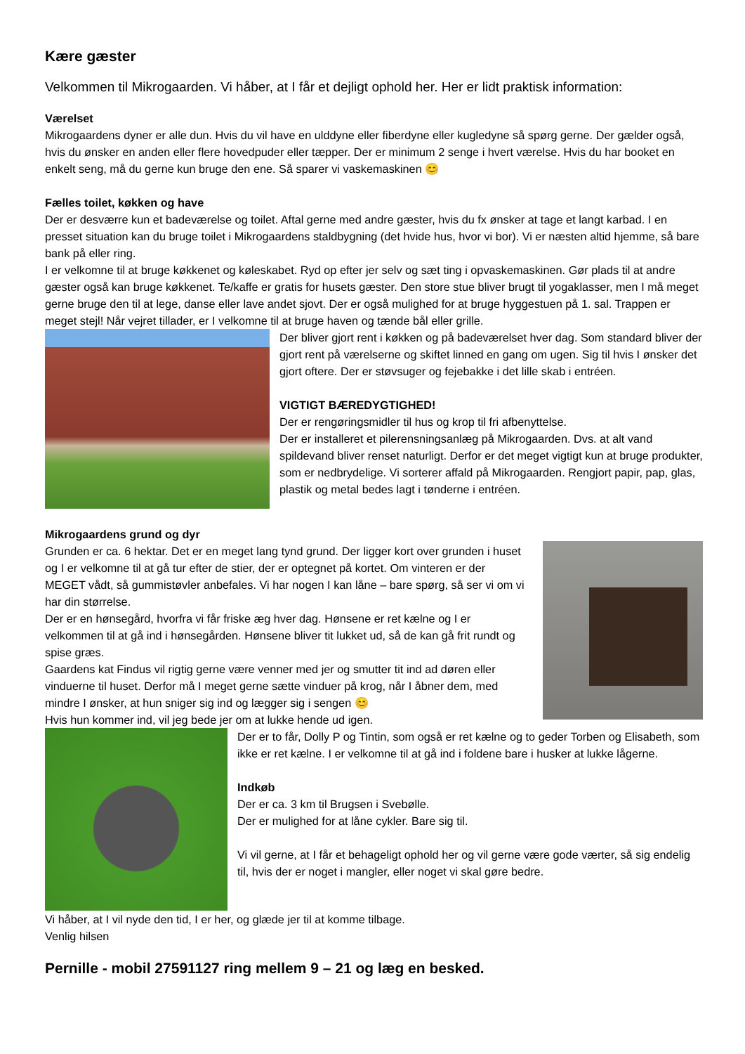Kære gæster
Velkommen til Mikrogaarden. Vi håber, at I får et dejligt ophold her. Her er lidt praktisk information:
Værelset
Mikrogaardens dyner er alle dun. Hvis du vil have en ulddyne eller fiberdyne eller kugledyne så spørg gerne. Der gælder også, hvis du ønsker en anden eller flere hovedpuder eller tæpper. Der er minimum 2 senge i hvert værelse. Hvis du har booket en enkelt seng, må du gerne kun bruge den ene. Så sparer vi vaskemaskinen 😊
Fælles toilet, køkken og have
Der er desværre kun et badeværelse og toilet. Aftal gerne med andre gæster, hvis du fx ønsker at tage et langt karbad. I en presset situation kan du bruge toilet i Mikrogaardens staldbygning (det hvide hus, hvor vi bor). Vi er næsten altid hjemme, så bare bank på eller ring.
I er velkomne til at bruge køkkenet og køleskabet. Ryd op efter jer selv og sæt ting i opvaskemaskinen. Gør plads til at andre gæster også kan bruge køkkenet. Te/kaffe er gratis for husets gæster. Den store stue bliver brugt til yogaklasser, men I må meget gerne bruge den til at lege, danse eller lave andet sjovt. Der er også mulighed for at bruge hyggestuen på 1. sal. Trappen er meget stejl! Når vejret tillader, er I velkomne til at bruge haven og tænde bål eller grille.
Der bliver gjort rent i køkken og på badeværelset hver dag. Som standard bliver der gjort rent på værelserne og skiftet linned en gang om ugen. Sig til hvis I ønsker det gjort oftere. Der er støvsuger og fejebakke i det lille skab i entréen.
VIGTIGT BÆREDYGTIGHED!
Der er rengøringsmidler til hus og krop til fri afbenyttelse.
Der er installeret et pilerensningsanlæg på Mikrogaarden. Dvs. at alt vand spildevand bliver renset naturligt. Derfor er det meget vigtigt kun at bruge produkter, som er nedbrydelige. Vi sorterer affald på Mikrogaarden. Rengjort papir, pap, glas, plastik og metal bedes lagt i tønderne i entréen.
Mikrogaardens grund og dyr
Grunden er ca. 6 hektar. Det er en meget lang tynd grund. Der ligger kort over grunden i huset og I er velkomne til at gå tur efter de stier, der er optegnet på kortet. Om vinteren er der MEGET vådt, så gummistøvler anbefales. Vi har nogen I kan låne – bare spørg, så ser vi om vi har din størrelse.
Der er en hønsegård, hvorfra vi får friske æg hver dag. Hønsene er ret kælne og I er velkommen til at gå ind i hønsegården. Hønsene bliver tit lukket ud, så de kan gå frit rundt og spise græs.
Gaardens kat Findus vil rigtig gerne være venner med jer og smutter tit ind ad døren eller vinduerne til huset. Derfor må I meget gerne sætte vinduer på krog, når I åbner dem, med mindre I ønsker, at hun sniger sig ind og lægger sig i sengen 😊
Hvis hun kommer ind, vil jeg bede jer om at lukke hende ud igen.
Der er to får, Dolly P og Tintin, som også er ret kælne og to geder Torben og Elisabeth, som ikke er ret kælne. I er velkomne til at gå ind i foldene bare i husker at lukke lågerne.
Indkøb
Der er ca. 3 km til Brugsen i Svebølle.
Der er mulighed for at låne cykler. Bare sig til.
Vi vil gerne, at I får et behageligt ophold her og vil gerne være gode værter, så sig endelig til, hvis der er noget i mangler, eller noget vi skal gøre bedre.
Vi håber, at I vil nyde den tid, I er her, og glæde jer til at komme tilbage.
Venlig hilsen
Pernille - mobil 27591127 ring mellem 9 – 21 og læg en besked.